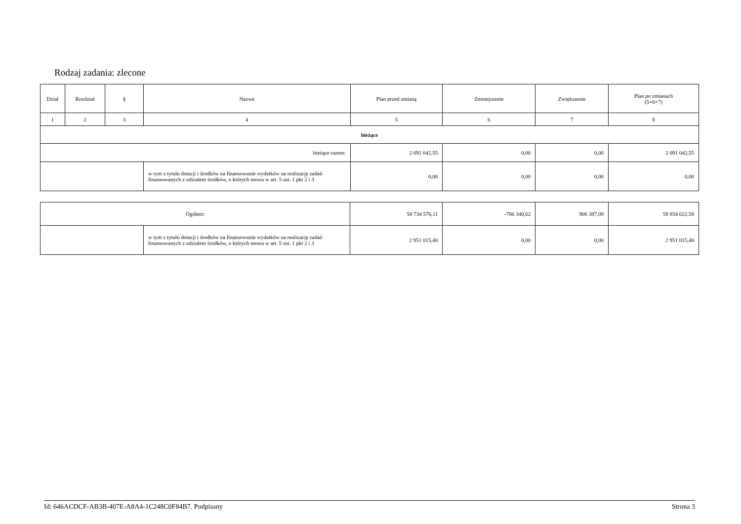Rodzaj zadania: zlecone
| Dział | Rozdział | § | Nazwa | Plan przed zmianą | Zmniejszenie | Zwiększenie | Plan po zmianach (5+6+7) |
| --- | --- | --- | --- | --- | --- | --- | --- |
| 1 | 2 | 3 | 4 | 5 | 6 | 7 | 8 |
| bieżące | | | | | | | |
| bieżące razem: | | | | 2 091 042,55 | 0,00 | 0,00 | 2 091 042,55 |
| | | | w tym z tytułu dotacji i środków na finansowanie wydatków na realizację zadań finansowanych z udziałem środków, o których mowa w art. 5 ust. 1 pkt 2 i 3 | 0,00 | 0,00 | 0,00 | 0,00 |
| Ogółem: | | 58 734 576,11 | -786 340,62 | 906 387,09 | 58 854 622,58 |
| | w tym z tytułu dotacji i środków na finansowanie wydatków na realizację zadań finansowanych z udziałem środków, o których mowa w art. 5 ust. 1 pkt 2 i 3 | 2 951 015,40 | 0,00 | 0,00 | 2 951 015,40 |
Id: 646ACDCF-AB3B-407E-A8A4-1C248C0F84B7. Podpisany Strona 3